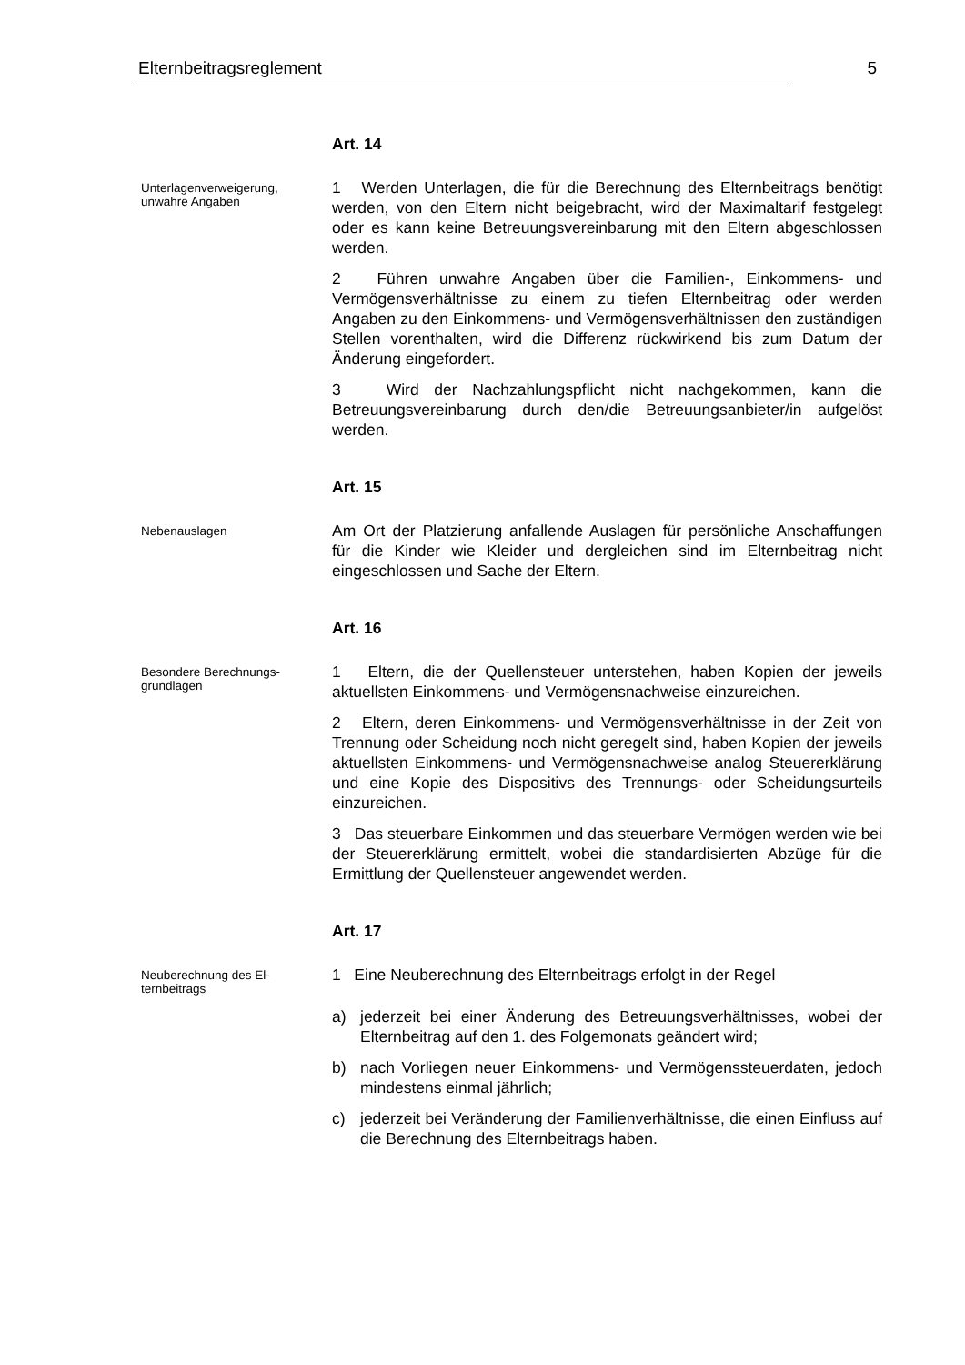Elternbeitragsreglement 5
Art. 14
Unterlagenverweigerung,
unwahre Angaben
1 Werden Unterlagen, die für die Berechnung des Elternbeitrags benötigt werden, von den Eltern nicht beigebracht, wird der Maximaltarif festgelegt oder es kann keine Betreuungsvereinbarung mit den Eltern abgeschlossen werden.
2 Führen unwahre Angaben über die Familien-, Einkommens- und Vermögensverhältnisse zu einem zu tiefen Elternbeitrag oder werden Angaben zu den Einkommens- und Vermögensverhältnissen den zuständigen Stellen vorenthalten, wird die Differenz rückwirkend bis zum Datum der Änderung eingefordert.
3 Wird der Nachzahlungspflicht nicht nachgekommen, kann die Betreuungsvereinbarung durch den/die Betreuungsanbieter/in aufgelöst werden.
Art. 15
Nebenauslagen
Am Ort der Platzierung anfallende Auslagen für persönliche Anschaffungen für die Kinder wie Kleider und dergleichen sind im Elternbeitrag nicht eingeschlossen und Sache der Eltern.
Art. 16
Besondere Berechnungs-
grundlagen
1 Eltern, die der Quellensteuer unterstehen, haben Kopien der jeweils aktuellsten Einkommens- und Vermögensnachweise einzureichen.
2 Eltern, deren Einkommens- und Vermögensverhältnisse in der Zeit von Trennung oder Scheidung noch nicht geregelt sind, haben Kopien der jeweils aktuellsten Einkommens- und Vermögensnachweise analog Steuererklärung und eine Kopie des Dispositivs des Trennungs- oder Scheidungsurteils einzureichen.
3 Das steuerbare Einkommen und das steuerbare Vermögen werden wie bei der Steuererklärung ermittelt, wobei die standardisierten Abzüge für die Ermittlung der Quellensteuer angewendet werden.
Art. 17
Neuberechnung des El-
ternbeitrags
1 Eine Neuberechnung des Elternbeitrags erfolgt in der Regel
a) jederzeit bei einer Änderung des Betreuungsverhältnisses, wobei der Elternbeitrag auf den 1. des Folgemonats geändert wird;
b) nach Vorliegen neuer Einkommens- und Vermögenssteuerdaten, jedoch mindestens einmal jährlich;
c) jederzeit bei Veränderung der Familienverhältnisse, die einen Einfluss auf die Berechnung des Elternbeitrags haben.